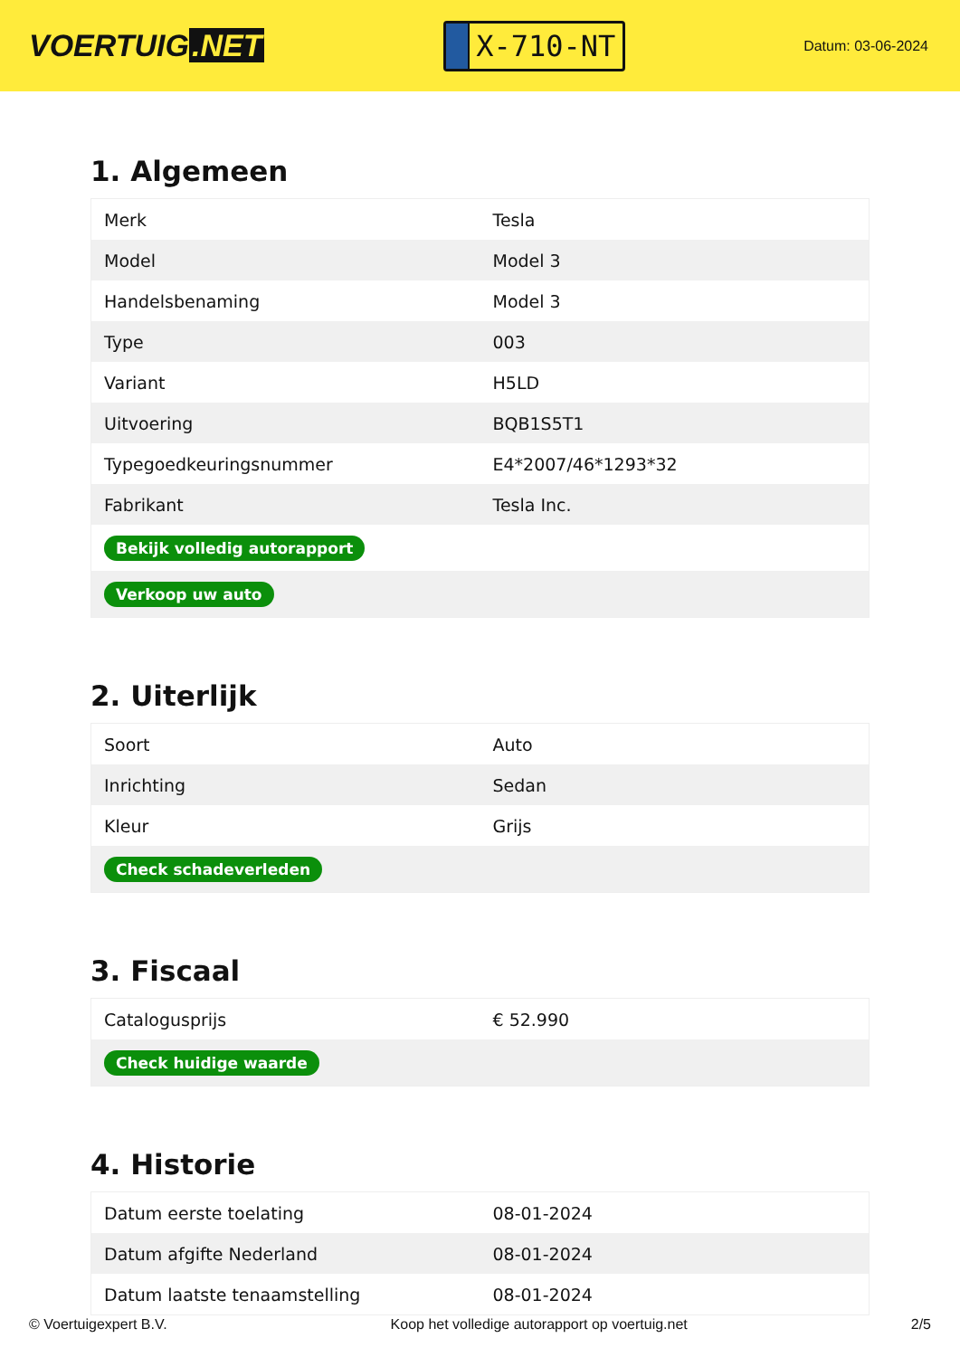VOERTUIG.NET
X-710-NT
Datum: 03-06-2024
1. Algemeen
| Merk | Tesla |
| Model | Model 3 |
| Handelsbenaming | Model 3 |
| Type | 003 |
| Variant | H5LD |
| Uitvoering | BQB1S5T1 |
| Typegoedkeuringsnummer | E4*2007/46*1293*32 |
| Fabrikant | Tesla Inc. |
| Bekijk volledig autorapport | |
| Verkoop uw auto | |
2. Uiterlijk
| Soort | Auto |
| Inrichting | Sedan |
| Kleur | Grijs |
| Check schadeverleden | |
3. Fiscaal
| Catalogusprijs | € 52.990 |
| Check huidige waarde | |
4. Historie
| Datum eerste toelating | 08-01-2024 |
| Datum afgifte Nederland | 08-01-2024 |
| Datum laatste tenaamstelling | 08-01-2024 |
© Voertuigexpert B.V. Koop het volledige autorapport op voertuig.net 2/5